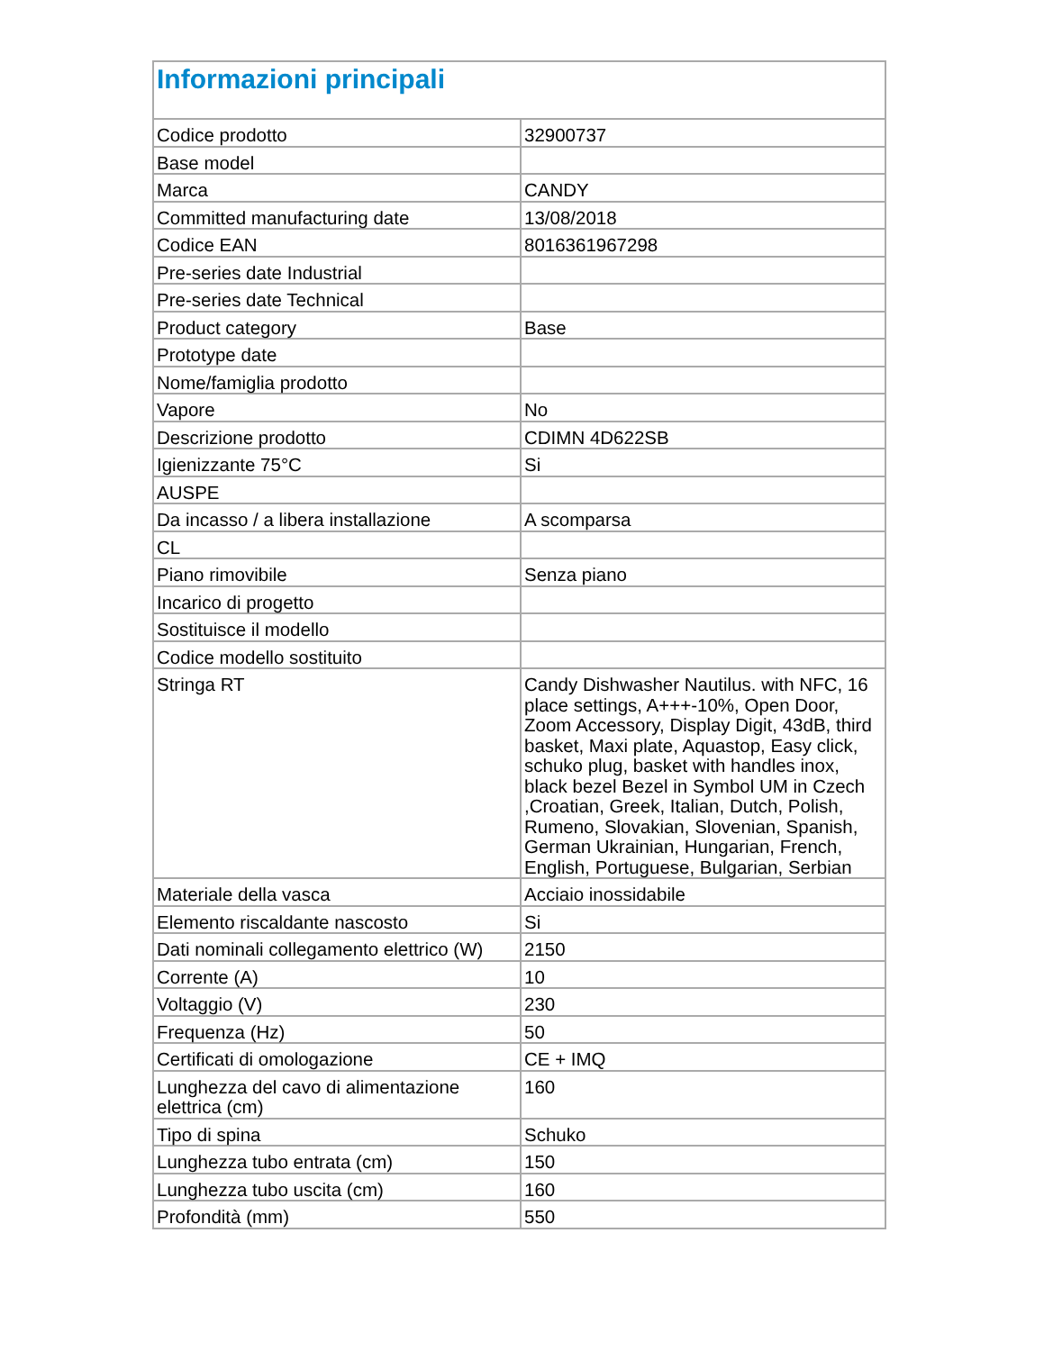| Informazioni principali | |
| --- | --- |
| Codice prodotto | 32900737 |
| Base model | |
| Marca | CANDY |
| Committed manufacturing date | 13/08/2018 |
| Codice EAN | 8016361967298 |
| Pre-series date Industrial | |
| Pre-series date Technical | |
| Product category | Base |
| Prototype date | |
| Nome/famiglia prodotto | |
| Vapore | No |
| Descrizione prodotto | CDIMN 4D622SB |
| Igienizzante 75°C | Si |
| AUSPE | |
| Da incasso / a libera installazione | A scomparsa |
| CL | |
| Piano rimovibile | Senza piano |
| Incarico di progetto | |
| Sostituisce il modello | |
| Codice modello sostituito | |
| Stringa RT | Candy Dishwasher Nautilus. with NFC, 16 place settings, A+++-10%, Open Door, Zoom Accessory, Display Digit, 43dB, third basket, Maxi plate, Aquastop, Easy click, schuko plug, basket with handles inox, black bezel Bezel in Symbol UM in Czech ,Croatian, Greek, Italian, Dutch, Polish, Rumeno, Slovakian, Slovenian, Spanish, German Ukrainian, Hungarian, French, English, Portuguese, Bulgarian, Serbian |
| Materiale della vasca | Acciaio inossidabile |
| Elemento riscaldante nascosto | Si |
| Dati nominali collegamento elettrico (W) | 2150 |
| Corrente (A) | 10 |
| Voltaggio (V) | 230 |
| Frequenza (Hz) | 50 |
| Certificati di omologazione | CE + IMQ |
| Lunghezza del cavo di alimentazione elettrica (cm) | 160 |
| Tipo di spina | Schuko |
| Lunghezza tubo entrata (cm) | 150 |
| Lunghezza tubo uscita (cm) | 160 |
| Profondità (mm) | 550 |